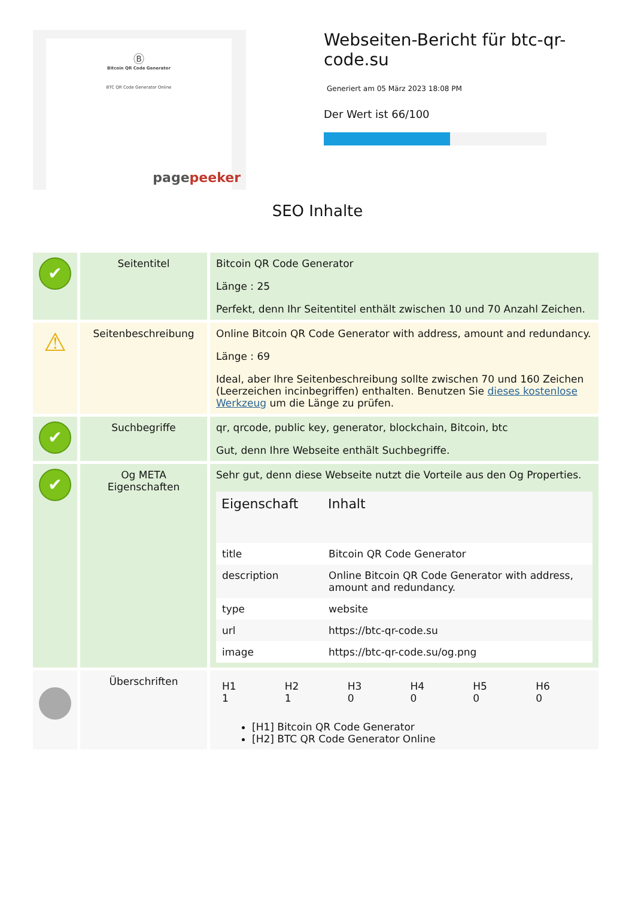Ⓑ
Bitcoin QR Code Generator
BTC QR Code Generator Online
pagepeeker
Webseiten-Bericht für btc-qr-code.su
Generiert am 05 März 2023 18:08 PM
Der Wert ist 66/100
SEO Inhalte
| ✔ | Seitentitel | Bitcoin QR Code Generator Länge : 25 Perfekt, denn Ihr Seitentitel enthält zwischen 10 und 70 Anzahl Zeichen. |
| ⚠ | Seitenbeschreibung | Online Bitcoin QR Code Generator with address, amount and redundancy. Länge : 69 Ideal, aber Ihre Seitenbeschreibung sollte zwischen 70 und 160 Zeichen (Leerzeichen incinbegriffen) enthalten. Benutzen Sie dieses kostenlose Werkzeug um die Länge zu prüfen. |
| ✔ | Suchbegriffe | qr, qrcode, public key, generator, blockchain, Bitcoin, btc Gut, denn Ihre Webseite enthält Suchbegriffe. |
| ✔ | Og META Eigenschaften | Sehr gut, denn diese Webseite nutzt die Vorteile aus den Og Properties. / Eigenschaft / Inhalt / / --- / --- / / title / Bitcoin QR Code Generator / / description / Online Bitcoin QR Code Generator with address, amount and redundancy. / / type / website / / url / https://btc-qr-code.su / / image / https://btc-qr-code.su/og.png / |
| | Überschriften | / H1 1 / H2 1 / H3 0 / H4 0 / H5 0 / H6 0 / [H1] Bitcoin QR Code Generator [H2] BTC QR Code Generator Online |